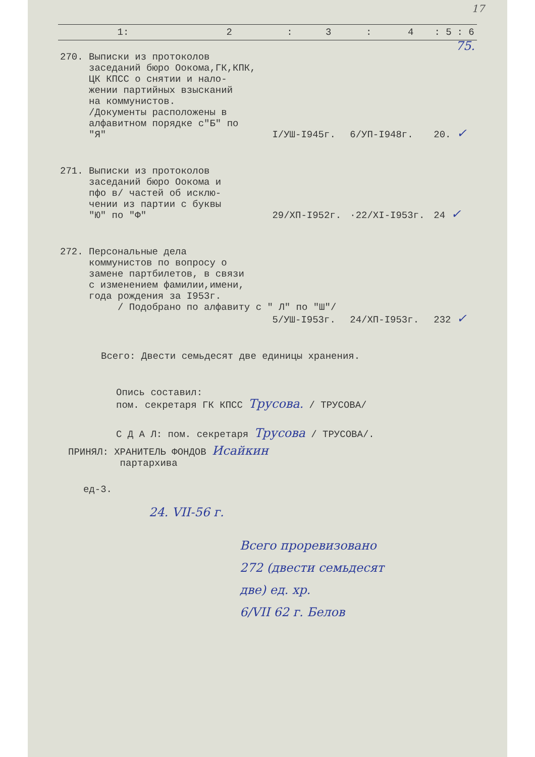17
| 1: | 2 | : | 3 | : | 4 | : 5 | : 6 |
| --- | --- | --- | --- | --- | --- | --- | --- |
| 75. | | | | | | | |
| 270. Выписки из протоколов заседаний бюро Ооко­ма,ГК,КПК, ЦК КПСС о снятии и нало- жении партийных взысканий на коммунистов. /Документы расположены в алфавитном порядке с"Б" по "Я" | | I/УШ-I945г. | | 6/УП-I948г. | | 20. ✓ | |
| 271. Выписки из протоколов заседаний бюро Оокома и пфо в/ частей об исклю- чении из партии с буквы "Ю" по "Ф" | | 29/ХП-I952г. | | ·22/XI-I953г. | | 24 ✓ | |
| 272. Персональные дела коммунистов по вопросу о замене партбилетов, в связи с изменением фамилии,имени, года рождения за I953г. / Подобрано по алфавиту с " Л" по "Ш"/ | | | | | | | |
| | | 5/УШ-I953г. | | 24/ХП-I953г. | | 232 ✓ | |
Всего: Двести семьдесят две единицы хранения.
Опись составил:
пом. секретаря ГК КПСС Трусова. / ТРУСОВА/
С Д А Л: пом. секретаря Трусова / ТРУСОВА/.
ПРИНЯЛ: ХРАНИТЕЛЬ ФОНДОВ Исайкин
партархива
ед-3.
24. VII-56 г.
Всего проревизовано
272 (двести семьдесят
две) ед. хр.
6/VII 62 г. Белов